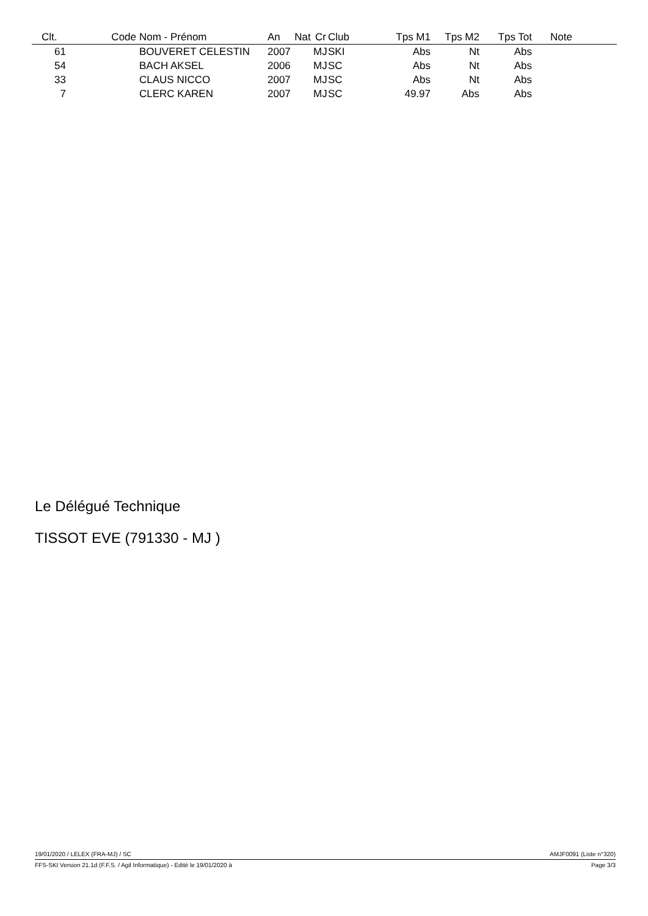| Clt. | Code | Nom - Prénom | An | Nat | Cr | Club | Tps M1 | Tps M2 | Tps Tot | Note |
| --- | --- | --- | --- | --- | --- | --- | --- | --- | --- | --- |
| 61 | | BOUVERET CELESTIN | 2007 | | MJ | SKI | Abs | Nt | Abs | |
| 54 | | BACH AKSEL | 2006 | | MJ | SC | Abs | Nt | Abs | |
| 33 | | CLAUS NICCO | 2007 | | MJ | SC | Abs | Nt | Abs | |
| 7 | | CLERC KAREN | 2007 | | MJ | SC | 49.97 | Abs | Abs | |
Le Délégué Technique
TISSOT EVE (791330 - MJ )
19/01/2020 / LELEX (FRA-MJ) / SC AMJF0091 (Liste n°320)
FFS-SKI Version 21.1d (F.F.S. / Agil Informatique) - Edité le 19/01/2020 à Page 3/3